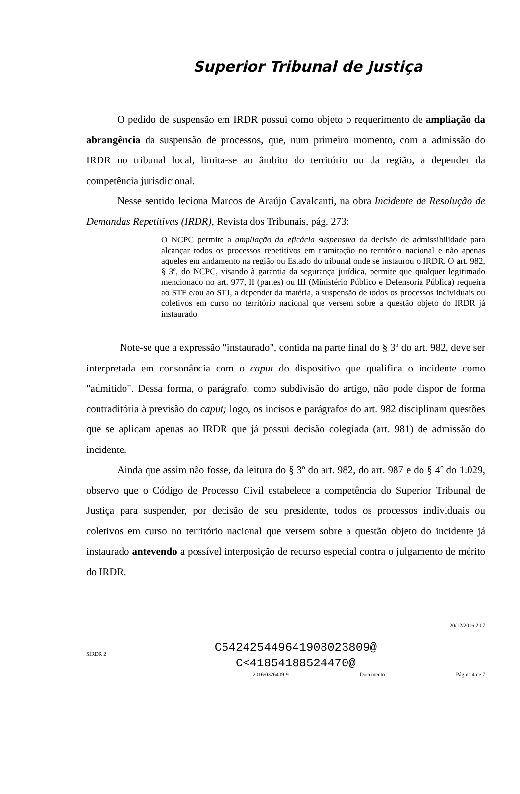Superior Tribunal de Justiça
O pedido de suspensão em IRDR possui como objeto o requerimento de ampliação da abrangência da suspensão de processos, que, num primeiro momento, com a admissão do IRDR no tribunal local, limita-se ao âmbito do território ou da região, a depender da competência jurisdicional.
Nesse sentido leciona Marcos de Araújo Cavalcanti, na obra Incidente de Resolução de Demandas Repetitivas (IRDR), Revista dos Tribunais, pág. 273:
O NCPC permite a ampliação da eficácia suspensiva da decisão de admissibilidade para alcançar todos os processos repetitivos em tramitação no território nacional e não apenas aqueles em andamento na região ou Estado do tribunal onde se instaurou o IRDR. O art. 982, § 3º, do NCPC, visando à garantia da segurança jurídica, permite que qualquer legitimado mencionado no art. 977, II (partes) ou III (Ministério Público e Defensoria Pública) requeira ao STF e/ou ao STJ, a depender da matéria, a suspensão de todos os processos individuais ou coletivos em curso no território nacional que versem sobre a questão objeto do IRDR já instaurado.
Note-se que a expressão "instaurado", contida na parte final do § 3º do art. 982, deve ser interpretada em consonância com o caput do dispositivo que qualifica o incidente como "admitido". Dessa forma, o parágrafo, como subdivisão do artigo, não pode dispor de forma contraditória à previsão do caput; logo, os incisos e parágrafos do art. 982 disciplinam questões que se aplicam apenas ao IRDR que já possui decisão colegiada (art. 981) de admissão do incidente.
Ainda que assim não fosse, da leitura do § 3º do art. 982, do art. 987 e do § 4º do 1.029, observo que o Código de Processo Civil estabelece a competência do Superior Tribunal de Justiça para suspender, por decisão de seu presidente, todos os processos individuais ou coletivos em curso no território nacional que versem sobre a questão objeto do incidente já instaurado antevendo a possível interposição de recurso especial contra o julgamento de mérito do IRDR.
20/12/2016 2:07
SIRDR 2
C542425449641908023809@
C<41854188524470@
2016/0326409-9 Documento Página 4 de 7